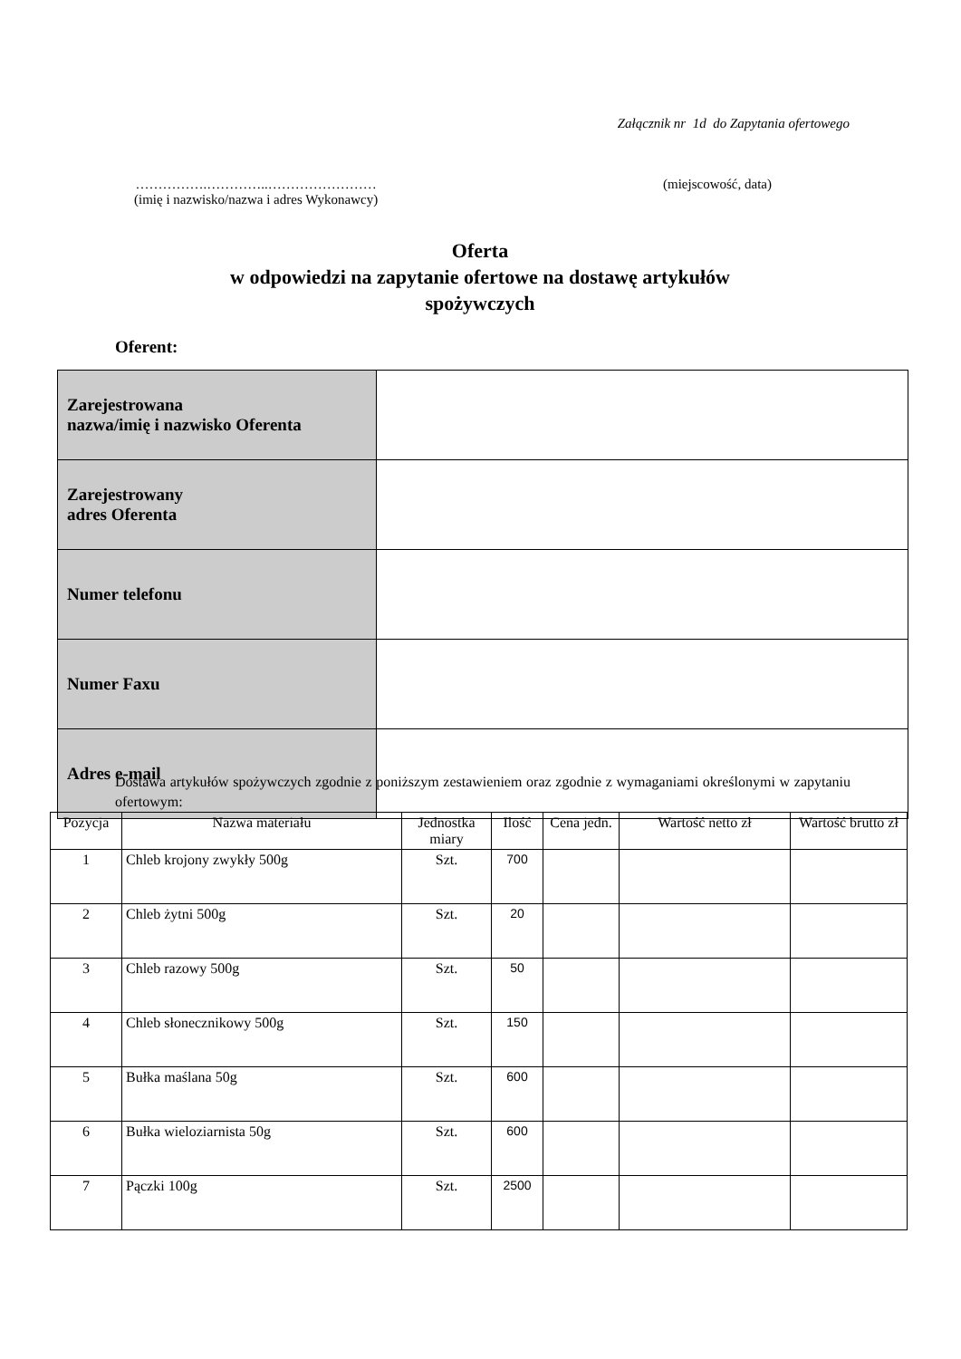Załącznik nr 1d do Zapytania ofertowego
…………….…………..……………………
(imię i nazwisko/nazwa i adres Wykonawcy)
(miejscowość, data)
Oferta
w odpowiedzi na zapytanie ofertowe na dostawę artykułów spożywczych
Oferent:
| Zarejestrowana nazwa/imię i nazwisko Oferenta | |
| Zarejestrowany adres Oferenta | |
| Numer telefonu | |
| Numer Faxu | |
| Adres e-mail | |
Dostawa artykułów spożywczych zgodnie z poniższym zestawieniem oraz zgodnie z wymaganiami określonymi w zapytaniu ofertowym:
| Pozycja | Nazwa materiału | Jednostka miary | Ilość | Cena jedn. | Wartość netto zł | Wartość brutto zł |
| --- | --- | --- | --- | --- | --- | --- |
| 1 | Chleb krojony zwykły 500g | Szt. | 700 | | | |
| 2 | Chleb żytni 500g | Szt. | 20 | | | |
| 3 | Chleb razowy 500g | Szt. | 50 | | | |
| 4 | Chleb słonecznikowy 500g | Szt. | 150 | | | |
| 5 | Bułka maślana 50g | Szt. | 600 | | | |
| 6 | Bułka wieloziarnista 50g | Szt. | 600 | | | |
| 7 | Pączki 100g | Szt. | 2500 | | | |